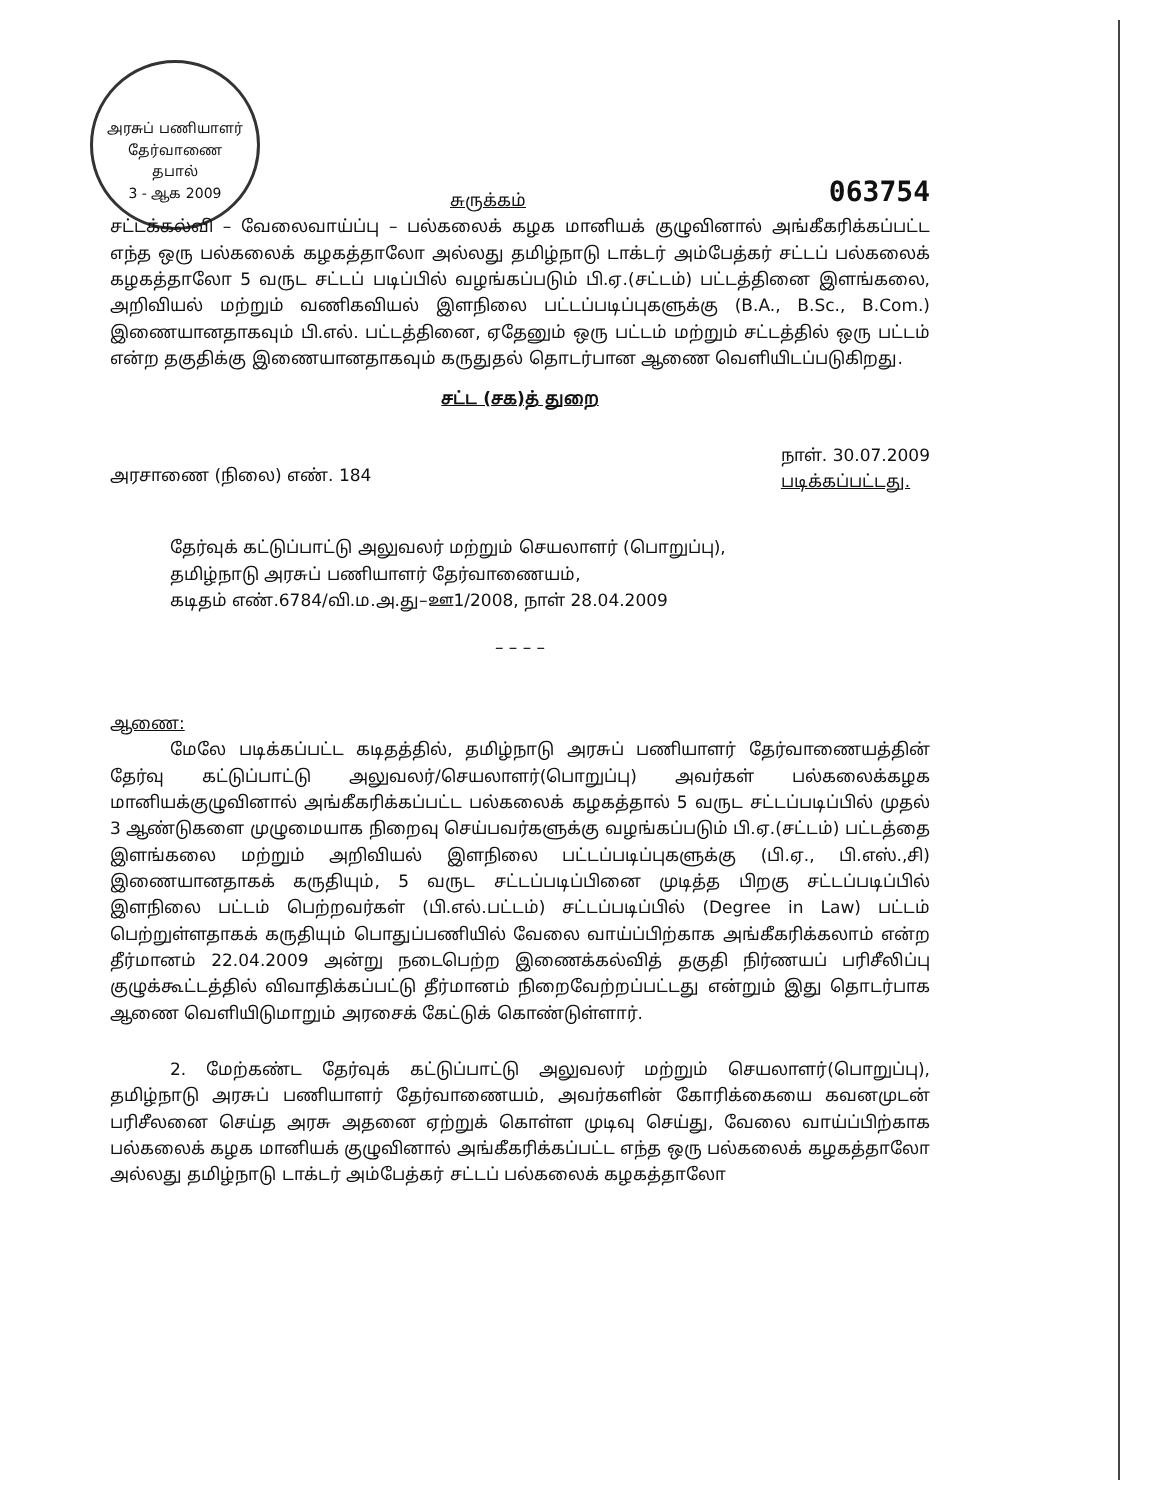அரசுப் பணியாளர் தேர்வாணை
தபால்
3 - ஆக 2009
சுருக்கம் 063754
சட்டக்கல்வி – வேலைவாய்ப்பு – பல்கலைக் கழக மானியக் குழுவினால் அங்கீகரிக்கப்பட்ட எந்த ஒரு பல்கலைக் கழகத்தாலோ அல்லது தமிழ்நாடு டாக்டர் அம்பேத்கர் சட்டப் பல்கலைக் கழகத்தாலோ 5 வருட சட்டப் படிப்பில் வழங்கப்படும் பி.ஏ.(சட்டம்) பட்டத்தினை இளங்கலை, அறிவியல் மற்றும் வணிகவியல் இளநிலை பட்டப்படிப்புகளுக்கு (B.A., B.Sc., B.Com.) இணையானதாகவும் பி.எல். பட்டத்தினை, ஏதேனும் ஒரு பட்டம் மற்றும் சட்டத்தில் ஒரு பட்டம் என்ற தகுதிக்கு இணையானதாகவும் கருதுதல் தொடர்பான ஆணை வெளியிடப்படுகிறது.
சட்ட (சக)த் துறை
அரசாணை (நிலை) எண். 184 நாள். 30.07.2009
படிக்கப்பட்டது.
தேர்வுக் கட்டுப்பாட்டு அலுவலர் மற்றும் செயலாளர் (பொறுப்பு),
தமிழ்நாடு அரசுப் பணியாளர் தேர்வாணையம்,
கடிதம் எண்.6784/வி.ம.அ.து–ஊ1/2008, நாள் 28.04.2009
– – – –
ஆணை:
மேலே படிக்கப்பட்ட கடிதத்தில், தமிழ்நாடு அரசுப் பணியாளர் தேர்வாணையத்தின் தேர்வு கட்டுப்பாட்டு அலுவலர்/செயலாளர்(பொறுப்பு) அவர்கள் பல்கலைக்கழக மானியக்குழுவினால் அங்கீகரிக்கப்பட்ட பல்கலைக் கழகத்தால் 5 வருட சட்டப்படிப்பில் முதல் 3 ஆண்டுகளை முழுமையாக நிறைவு செய்பவர்களுக்கு வழங்கப்படும் பி.ஏ.(சட்டம்) பட்டத்தை இளங்கலை மற்றும் அறிவியல் இளநிலை பட்டப்படிப்புகளுக்கு (பி.ஏ., பி.எஸ்.,சி) இணையானதாகக் கருதியும், 5 வருட சட்டப்படிப்பினை முடித்த பிறகு சட்டப்படிப்பில் இளநிலை பட்டம் பெற்றவர்கள் (பி.எல்.பட்டம்) சட்டப்படிப்பில் (Degree in Law) பட்டம் பெற்றுள்ளதாகக் கருதியும் பொதுப்பணியில் வேலை வாய்ப்பிற்காக அங்கீகரிக்கலாம் என்ற தீர்மானம் 22.04.2009 அன்று நடைபெற்ற இணைக்கல்வித் தகுதி நிர்ணயப் பரிசீலிப்பு குழுக்கூட்டத்தில் விவாதிக்கப்பட்டு தீர்மானம் நிறைவேற்றப்பட்டது என்றும் இது தொடர்பாக ஆணை வெளியிடுமாறும் அரசைக் கேட்டுக் கொண்டுள்ளார்.
2. மேற்கண்ட தேர்வுக் கட்டுப்பாட்டு அலுவலர் மற்றும் செயலாளர்(பொறுப்பு), தமிழ்நாடு அரசுப் பணியாளர் தேர்வாணையம், அவர்களின் கோரிக்கையை கவனமுடன் பரிசீலனை செய்த அரசு அதனை ஏற்றுக் கொள்ள முடிவு செய்து, வேலை வாய்ப்பிற்காக பல்கலைக் கழக மானியக் குழுவினால் அங்கீகரிக்கப்பட்ட எந்த ஒரு பல்கலைக் கழகத்தாலோ அல்லது தமிழ்நாடு டாக்டர் அம்பேத்கர் சட்டப் பல்கலைக் கழகத்தாலோ